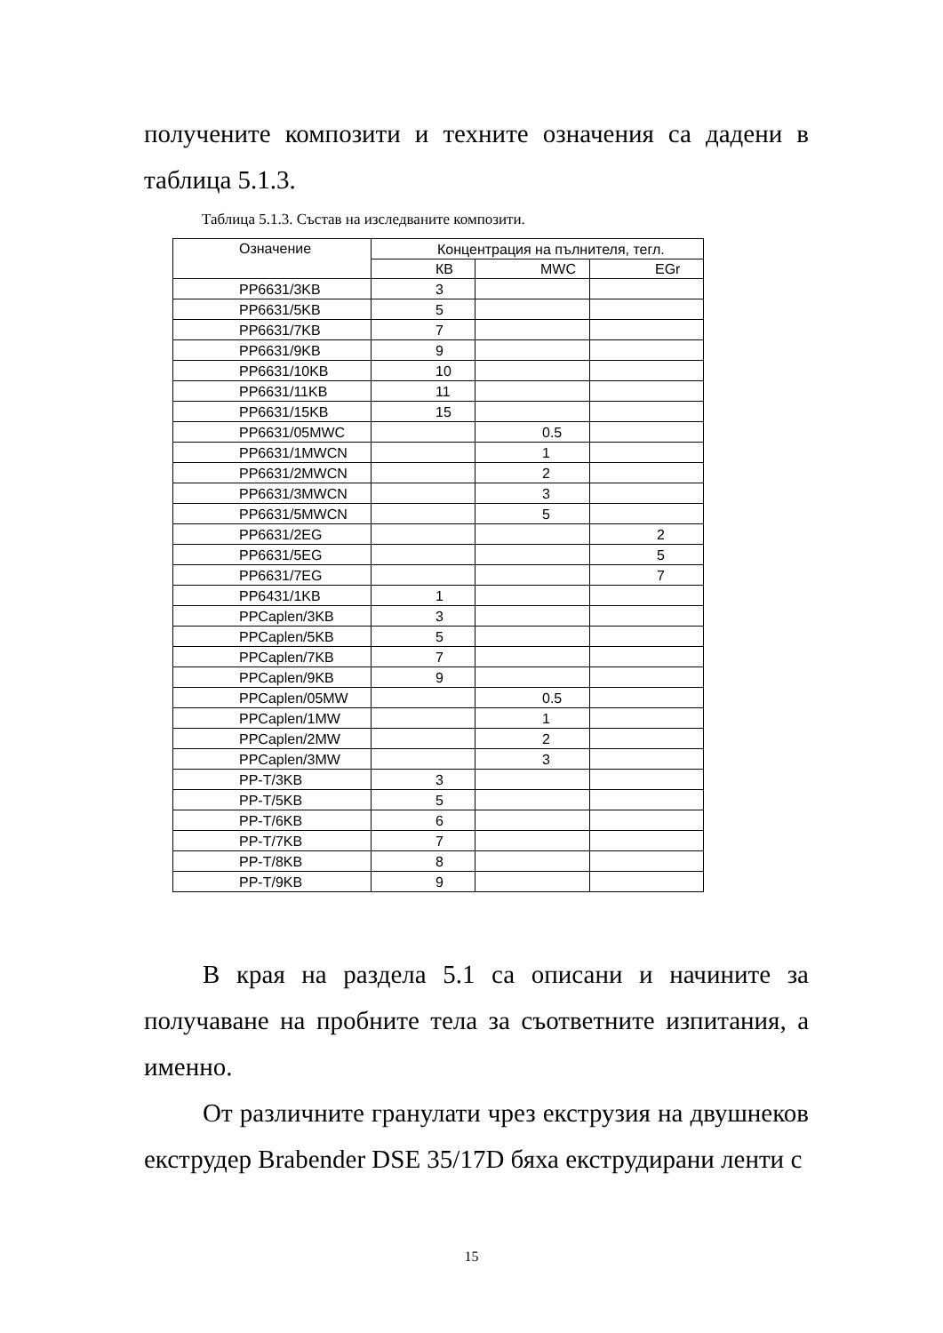получените композити и техните означения са дадени в таблица 5.1.3.
Таблица 5.1.3. Състав на изследваните композити.
| Означение | Концентрация на пълнителя, тегл. | | |
| | КВ | MWC | EGr |
| PP6631/3KB | 3 | | |
| PP6631/5KB | 5 | | |
| PP6631/7KB | 7 | | |
| PP6631/9KB | 9 | | |
| PP6631/10KB | 10 | | |
| PP6631/11KB | 11 | | |
| PP6631/15KB | 15 | | |
| PP6631/05MWC | | 0.5 | |
| PP6631/1MWCN | | 1 | |
| PP6631/2MWCN | | 2 | |
| PP6631/3MWCN | | 3 | |
| PP6631/5MWCN | | 5 | |
| PP6631/2EG | | | 2 |
| PP6631/5EG | | | 5 |
| PP6631/7EG | | | 7 |
| PP6431/1KB | 1 | | |
| PPCaplen/3KB | 3 | | |
| PPCaplen/5KB | 5 | | |
| PPCaplen/7KB | 7 | | |
| PPCaplen/9KB | 9 | | |
| PPCaplen/05MW | | 0.5 | |
| PPCaplen/1MW | | 1 | |
| PPCaplen/2MW | | 2 | |
| PPCaplen/3MW | | 3 | |
| PP-T/3KB | 3 | | |
| PP-T/5KB | 5 | | |
| PP-T/6KB | 6 | | |
| PP-T/7KB | 7 | | |
| PP-T/8KB | 8 | | |
| PP-T/9KB | 9 | | |
В края на раздела 5.1 са описани и начините за получаване на пробните тела за съответните изпитания, а именно.
От различните гранулати чрез екструзия на двушнеков екструдер Brabender DSE 35/17D бяха екструдирани ленти с
15